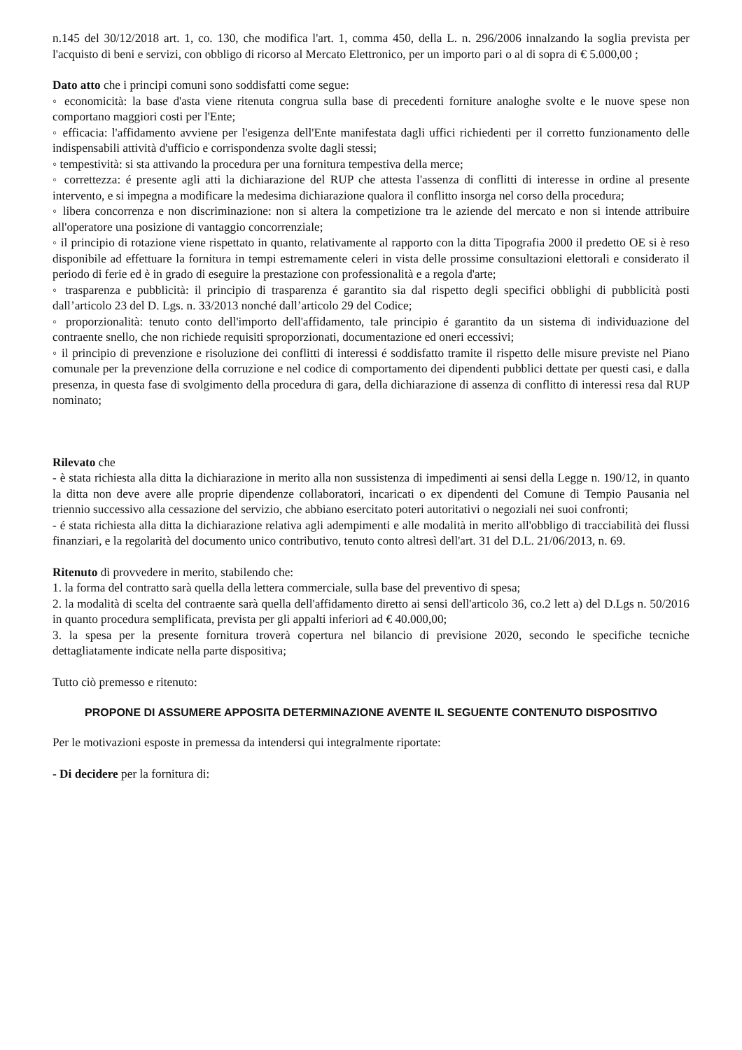n.145 del 30/12/2018 art. 1, co. 130, che modifica l'art. 1, comma 450, della L. n. 296/2006 innalzando la soglia prevista per l'acquisto di beni e servizi, con obbligo di ricorso al Mercato Elettronico, per un importo pari o al di sopra di € 5.000,00 ;
Dato atto che i principi comuni sono soddisfatti come segue:
◦ economicità: la base d'asta viene ritenuta congrua sulla base di precedenti forniture analoghe svolte e le nuove spese non comportano maggiori costi per l'Ente;
◦ efficacia: l'affidamento avviene per l'esigenza dell'Ente manifestata dagli uffici richiedenti per il corretto funzionamento delle indispensabili attività d'ufficio e corrispondenza svolte dagli stessi;
◦ tempestività: si sta attivando la procedura per una fornitura tempestiva della merce;
◦ correttezza: é presente agli atti la dichiarazione del RUP che attesta l'assenza di conflitti di interesse in ordine al presente intervento, e si impegna a modificare la medesima dichiarazione qualora il conflitto insorga nel corso della procedura;
◦ libera concorrenza e non discriminazione: non si altera la competizione tra le aziende del mercato e non si intende attribuire all'operatore una posizione di vantaggio concorrenziale;
◦ il principio di rotazione viene rispettato in quanto, relativamente al rapporto con la ditta Tipografia 2000 il predetto OE si è reso disponibile ad effettuare la fornitura in tempi estremamente celeri in vista delle prossime consultazioni elettorali e considerato il periodo di ferie ed è in grado di eseguire la prestazione con professionalità e a regola d'arte;
◦ trasparenza e pubblicità: il principio di trasparenza é garantito sia dal rispetto degli specifici obblighi di pubblicità posti dall’articolo 23 del D. Lgs. n. 33/2013 nonché dall’articolo 29 del Codice;
◦ proporzionalità: tenuto conto dell'importo dell'affidamento, tale principio é garantito da un sistema di individuazione del contraente snello, che non richiede requisiti sproporzionati, documentazione ed oneri eccessivi;
◦ il principio di prevenzione e risoluzione dei conflitti di interessi é soddisfatto tramite il rispetto delle misure previste nel Piano comunale per la prevenzione della corruzione e nel codice di comportamento dei dipendenti pubblici dettate per questi casi, e dalla presenza, in questa fase di svolgimento della procedura di gara, della dichiarazione di assenza di conflitto di interessi resa dal RUP nominato;
Rilevato che
- è stata richiesta alla ditta la dichiarazione in merito alla non sussistenza di impedimenti ai sensi della Legge n. 190/12, in quanto la ditta non deve avere alle proprie dipendenze collaboratori, incaricati o ex dipendenti del Comune di Tempio Pausania nel triennio successivo alla cessazione del servizio, che abbiano esercitato poteri autoritativi o negoziali nei suoi confronti;
- é stata richiesta alla ditta la dichiarazione relativa agli adempimenti e alle modalità in merito all'obbligo di tracciabilità dei flussi finanziari, e la regolarità del documento unico contributivo, tenuto conto altresì dell'art. 31 del D.L. 21/06/2013, n. 69.
Ritenuto di provvedere in merito, stabilendo che:
1. la forma del contratto sarà quella della lettera commerciale, sulla base del preventivo di spesa;
2. la modalità di scelta del contraente sarà quella dell'affidamento diretto ai sensi dell'articolo 36, co.2 lett a) del D.Lgs n. 50/2016 in quanto procedura semplificata, prevista per gli appalti inferiori ad € 40.000,00;
3. la spesa per la presente fornitura troverà copertura nel bilancio di previsione 2020, secondo le specifiche tecniche dettagliatamente indicate nella parte dispositiva;
Tutto ciò premesso e ritenuto:
PROPONE DI ASSUMERE APPOSITA DETERMINAZIONE AVENTE IL SEGUENTE CONTENUTO DISPOSITIVO
Per le motivazioni esposte in premessa da intendersi qui integralmente riportate:
- Di decidere per la fornitura di: